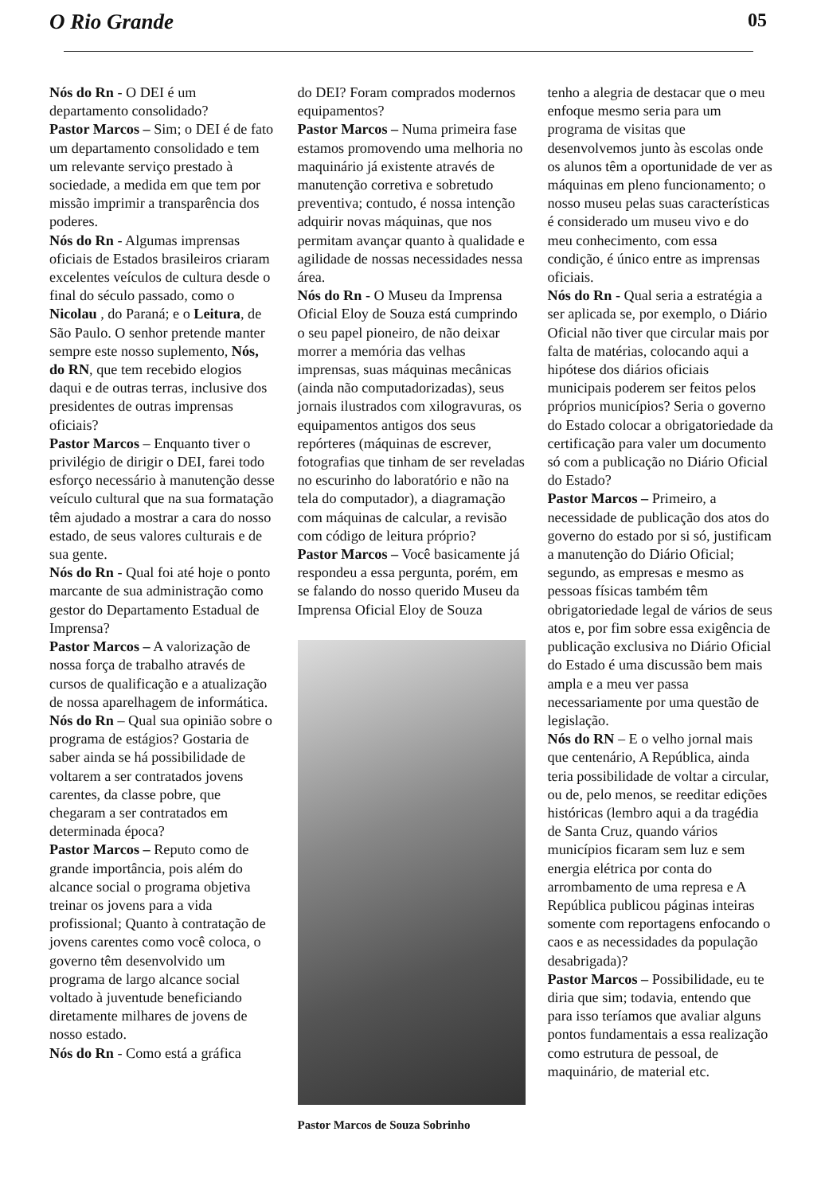O Rio Grande 05
Nós do Rn - O DEI é um departamento consolidado?
Pastor Marcos – Sim; o DEI é de fato um departamento consolidado e tem um relevante serviço prestado à sociedade, a medida em que tem por missão imprimir a transparência dos poderes.
Nós do Rn - Algumas imprensas oficiais de Estados brasileiros criaram excelentes veículos de cultura desde o final do século passado, como o Nicolau , do Paraná; e o Leitura, de São Paulo. O senhor pretende manter sempre este nosso suplemento, Nós, do RN, que tem recebido elogios daqui e de outras terras, inclusive dos presidentes de outras imprensas oficiais?
Pastor Marcos – Enquanto tiver o privilégio de dirigir o DEI, farei todo esforço necessário à manutenção desse veículo cultural que na sua formatação têm ajudado a mostrar a cara do nosso estado, de seus valores culturais e de sua gente.
Nós do Rn - Qual foi até hoje o ponto marcante de sua administração como gestor do Departamento Estadual de Imprensa?
Pastor Marcos – A valorização de nossa força de trabalho através de cursos de qualificação e a atualização de nossa aparelhagem de informática.
Nós do Rn – Qual sua opinião sobre o programa de estágios? Gostaria de saber ainda se há possibilidade de voltarem a ser contratados jovens carentes, da classe pobre, que chegaram a ser contratados em determinada época?
Pastor Marcos – Reputo como de grande importância, pois além do alcance social o programa objetiva treinar os jovens para a vida profissional; Quanto à contratação de jovens carentes como você coloca, o governo têm desenvolvido um programa de largo alcance social voltado à juventude beneficiando diretamente milhares de jovens de nosso estado.
Nós do Rn - Como está a gráfica
do DEI? Foram comprados modernos equipamentos?
Pastor Marcos – Numa primeira fase estamos promovendo uma melhoria no maquinário já existente através de manutenção corretiva e sobretudo preventiva; contudo, é nossa intenção adquirir novas máquinas, que nos permitam avançar quanto à qualidade e agilidade de nossas necessidades nessa área.
Nós do Rn - O Museu da Imprensa Oficial Eloy de Souza está cumprindo o seu papel pioneiro, de não deixar morrer a memória das velhas imprensas, suas máquinas mecânicas (ainda não computadorizadas), seus jornais ilustrados com xilogravuras, os equipamentos antigos dos seus repórteres (máquinas de escrever, fotografias que tinham de ser reveladas no escurinho do laboratório e não na tela do computador), a diagramação com máquinas de calcular, a revisão com código de leitura próprio?
Pastor Marcos – Você basicamente já respondeu a essa pergunta, porém, em se falando do nosso querido Museu da Imprensa Oficial Eloy de Souza
Pastor Marcos de Souza Sobrinho
tenho a alegria de destacar que o meu enfoque mesmo seria para um programa de visitas que desenvolvemos junto às escolas onde os alunos têm a oportunidade de ver as máquinas em pleno funcionamento; o nosso museu pelas suas características é considerado um museu vivo e do meu conhecimento, com essa condição, é único entre as imprensas oficiais.
Nós do Rn - Qual seria a estratégia a ser aplicada se, por exemplo, o Diário Oficial não tiver que circular mais por falta de matérias, colocando aqui a hipótese dos diários oficiais municipais poderem ser feitos pelos próprios municípios? Seria o governo do Estado colocar a obrigatoriedade da certificação para valer um documento só com a publicação no Diário Oficial do Estado?
Pastor Marcos – Primeiro, a necessidade de publicação dos atos do governo do estado por si só, justificam a manutenção do Diário Oficial; segundo, as empresas e mesmo as pessoas físicas também têm obrigatoriedade legal de vários de seus atos e, por fim sobre essa exigência de publicação exclusiva no Diário Oficial do Estado é uma discussão bem mais ampla e a meu ver passa necessariamente por uma questão de legislação.
Nós do RN – E o velho jornal mais que centenário, A República, ainda teria possibilidade de voltar a circular, ou de, pelo menos, se reeditar edições históricas (lembro aqui a da tragédia de Santa Cruz, quando vários municípios ficaram sem luz e sem energia elétrica por conta do arrombamento de uma represa e A República publicou páginas inteiras somente com reportagens enfocando o caos e as necessidades da população desabrigada)?
Pastor Marcos – Possibilidade, eu te diria que sim; todavia, entendo que para isso teríamos que avaliar alguns pontos fundamentais a essa realização como estrutura de pessoal, de maquinário, de material etc.